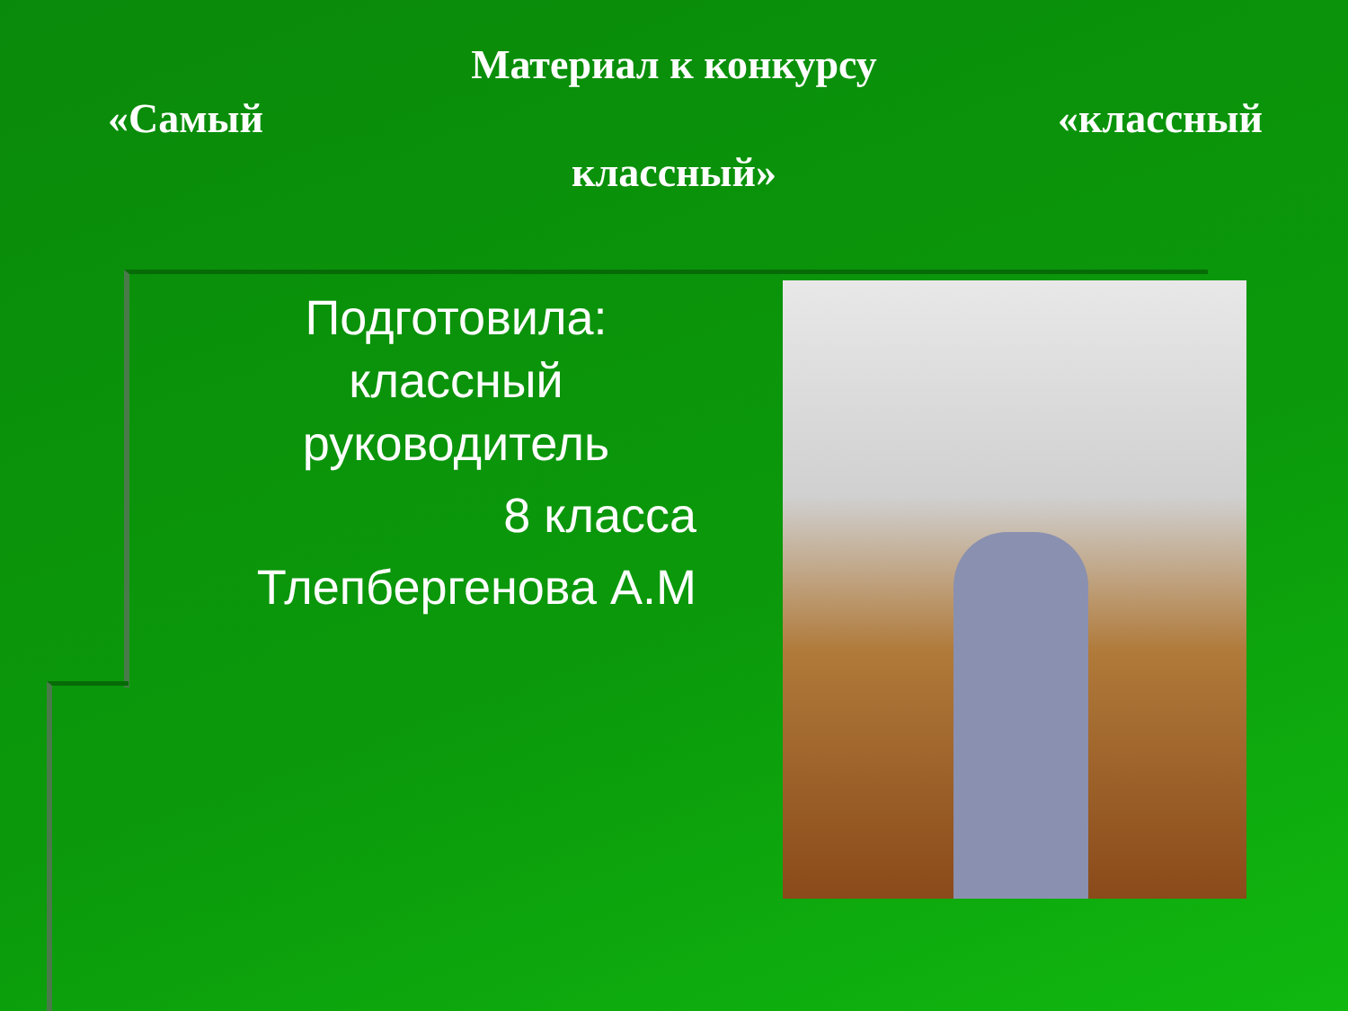Материал к конкурсу
«Самый «классный
классный»
Подготовила:
классный
руководитель
8 класса
Тлепбергенова А.М